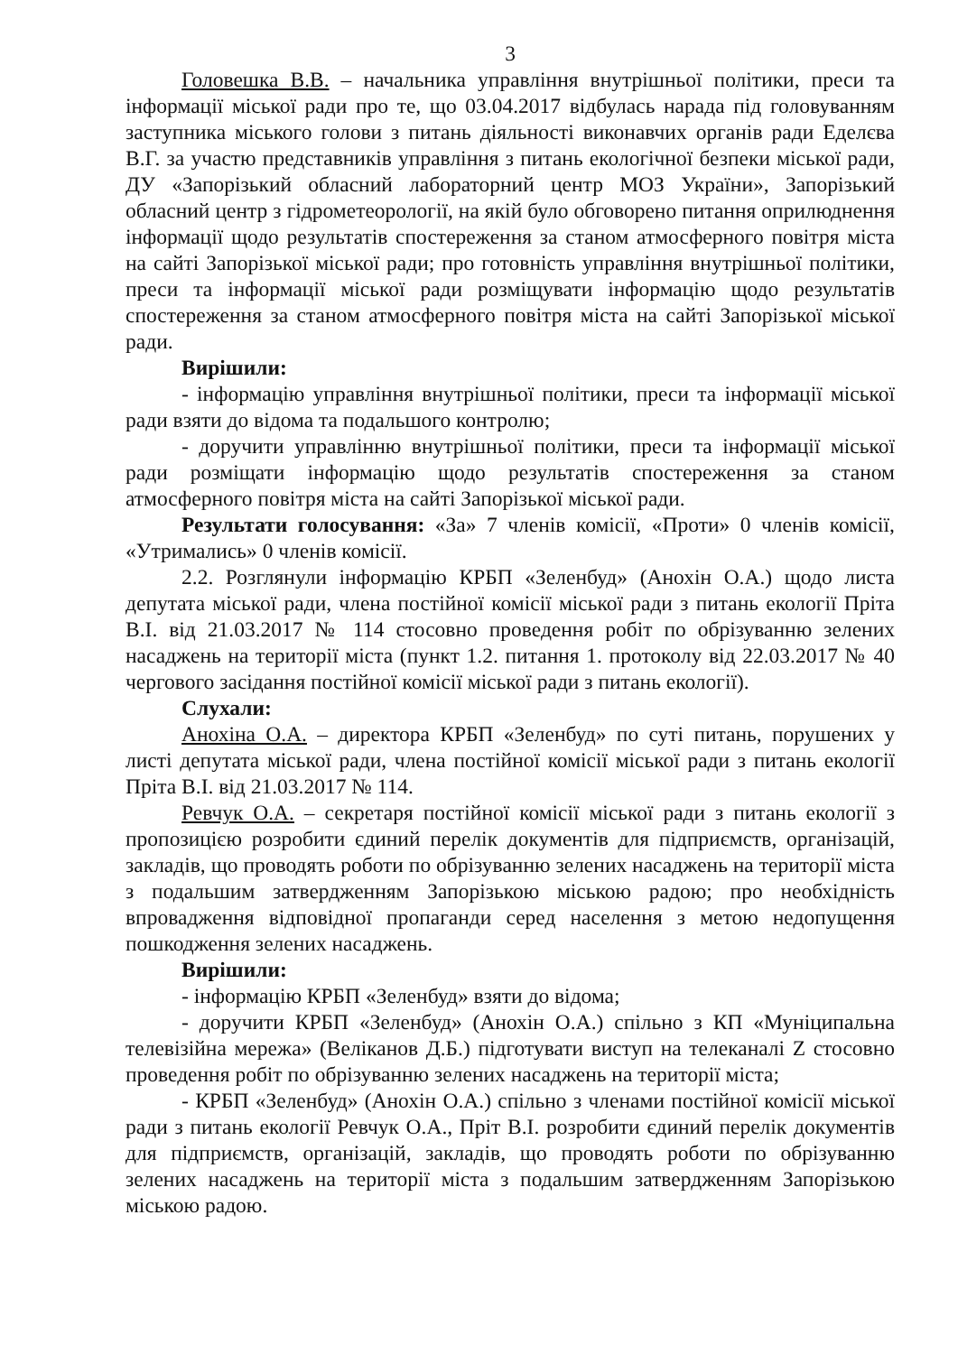3
Головешка В.В. – начальника управління внутрішньої політики, преси та інформації міської ради про те, що 03.04.2017 відбулась нарада під головуванням заступника міського голови з питань діяльності виконавчих органів ради Еделєва В.Г. за участю представників управління з питань екологічної безпеки міської ради, ДУ «Запорізький обласний лабораторний центр МОЗ України», Запорізький обласний центр з гідрометеорології, на якій було обговорено питання оприлюднення інформації щодо результатів спостереження за станом атмосферного повітря міста на сайті Запорізької міської ради; про готовність управління внутрішньої політики, преси та інформації міської ради розміщувати інформацію щодо результатів спостереження за станом атмосферного повітря міста на сайті Запорізької міської ради.
Вирішили:
- інформацію управління внутрішньої політики, преси та інформації міської ради взяти до відома та подальшого контролю;
- доручити управлінню внутрішньої політики, преси та інформації міської ради розміщати інформацію щодо результатів спостереження за станом атмосферного повітря міста на сайті Запорізької міської ради.
Результати голосування: «За» 7 членів комісії, «Проти» 0 членів комісії, «Утримались» 0 членів комісії.
2.2. Розглянули інформацію КРБП «Зеленбуд» (Анохін О.А.) щодо листа депутата міської ради, члена постійної комісії міської ради з питань екології Пріта В.І. від 21.03.2017 № 114 стосовно проведення робіт по обрізуванню зелених насаджень на території міста (пункт 1.2. питання 1. протоколу від 22.03.2017 № 40 чергового засідання постійної комісії міської ради з питань екології).
Слухали:
Анохіна О.А. – директора КРБП «Зеленбуд» по суті питань, порушених у листі депутата міської ради, члена постійної комісії міської ради з питань екології Пріта В.І. від 21.03.2017 № 114.
Ревчук О.А. – секретаря постійної комісії міської ради з питань екології з пропозицією розробити єдиний перелік документів для підприємств, організацій, закладів, що проводять роботи по обрізуванню зелених насаджень на території міста з подальшим затвердженням Запорізькою міською радою; про необхідність впровадження відповідної пропаганди серед населення з метою недопущення пошкодження зелених насаджень.
Вирішили:
- інформацію КРБП «Зеленбуд» взяти до відома;
- доручити КРБП «Зеленбуд» (Анохін О.А.) спільно з КП «Муніципальна телевізійна мережа» (Веліканов Д.Б.) підготувати виступ на телеканалі Z стосовно проведення робіт по обрізуванню зелених насаджень на території міста;
- КРБП «Зеленбуд» (Анохін О.А.) спільно з членами постійної комісії міської ради з питань екології Ревчук О.А., Пріт В.І. розробити єдиний перелік документів для підприємств, організацій, закладів, що проводять роботи по обрізуванню зелених насаджень на території міста з подальшим затвердженням Запорізькою міською радою.